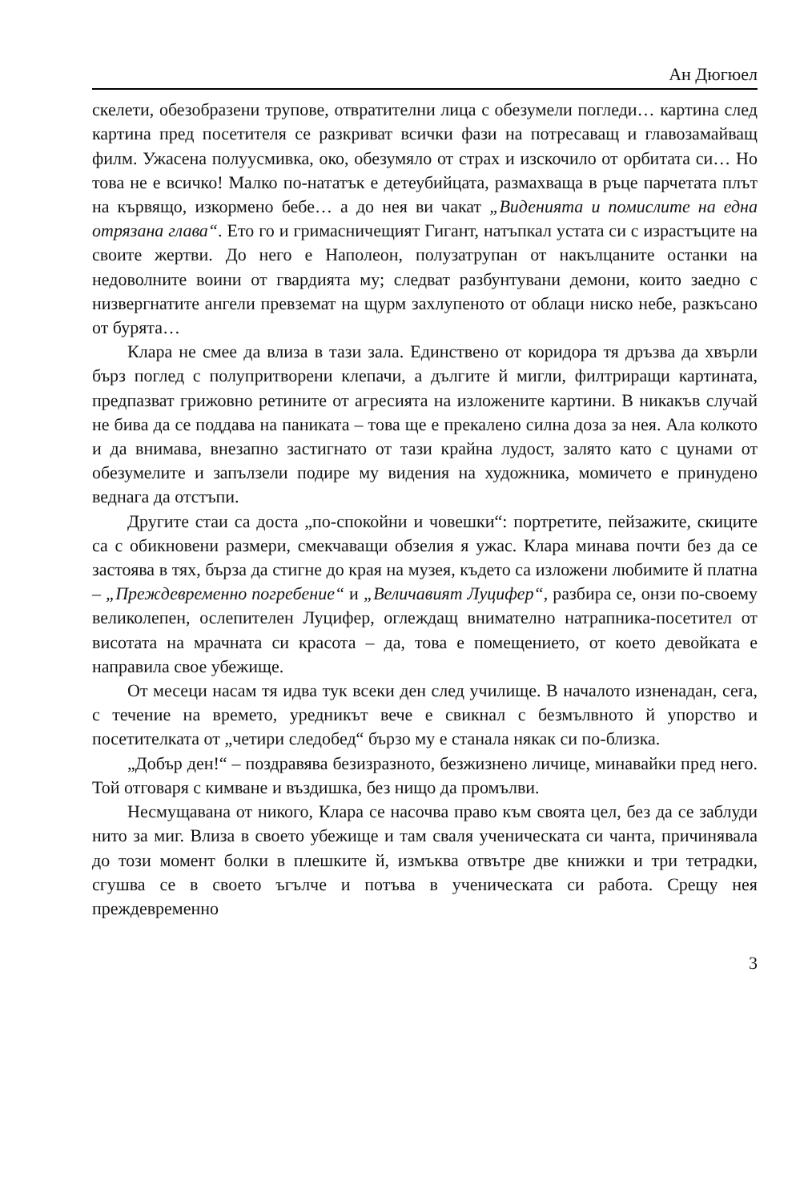Ан Дюгюел
скелети, обезобразени трупове, отвратителни лица с обезумели погледи… картина след картина пред посетителя се разкриват всички фази на потресаващ и главозамайващ филм. Ужасена полуусмивка, око, обезумяло от страх и изскочило от орбитата си… Но това не е всичко! Малко по-нататък е детеубийцата, размахваща в ръце парчетата плът на кървящо, изкормено бебе… а до нея ви чакат „Виденията и помислите на една отрязана глава“. Ето го и гримасничещият Гигант, натъпкал устата си с израстъците на своите жертви. До него е Наполеон, полузатрупан от накълцаните останки на недоволните воини от гвардията му; следват разбунтувани демони, които заедно с низвергнатите ангели превземат на щурм захлупеното от облаци ниско небе, разкъсано от бурята…
Клара не смее да влиза в тази зала. Единствено от коридора тя дръзва да хвърли бърз поглед с полупритворени клепачи, а дългите й мигли, филтриращи картината, предпазват грижовно ретините от агресията на изложените картини. В никакъв случай не бива да се поддава на паниката – това ще е прекалено силна доза за нея. Ала колкото и да внимава, внезапно застигнато от тази крайна лудост, залято като с цунами от обезумелите и запълзели подире му видения на художника, момичето е принудено веднага да отстъпи.
Другите стаи са доста „по-спокойни и човешки“: портретите, пейзажите, скиците са с обикновени размери, смекчаващи обзелия я ужас. Клара минава почти без да се застоява в тях, бърза да стигне до края на музея, където са изложени любимите й платна – „Преждевременно погребение“ и „Величавият Луцифер“, разбира се, онзи по-своему великолепен, ослепителен Луцифер, оглеждащ внимателно натрапника-посетител от висотата на мрачната си красота – да, това е помещението, от което девойката е направила свое убежище.
От месеци насам тя идва тук всеки ден след училище. В началото изненадан, сега, с течение на времето, уредникът вече е свикнал с безмълвното й упорство и посетителката от „четири следобед“ бързо му е станала някак си по-близка.
„Добър ден!“ – поздравява безизразното, безжизнено личице, минавайки пред него. Той отговаря с кимване и въздишка, без нищо да промълви.
Несмущавана от никого, Клара се насочва право към своята цел, без да се заблуди нито за миг. Влиза в своето убежище и там сваля ученическата си чанта, причинявала до този момент болки в плешките й, измъква отвътре две книжки и три тетрадки, сгушва се в своето ъгълче и потъва в ученическата си работа. Срещу нея преждевременно
3